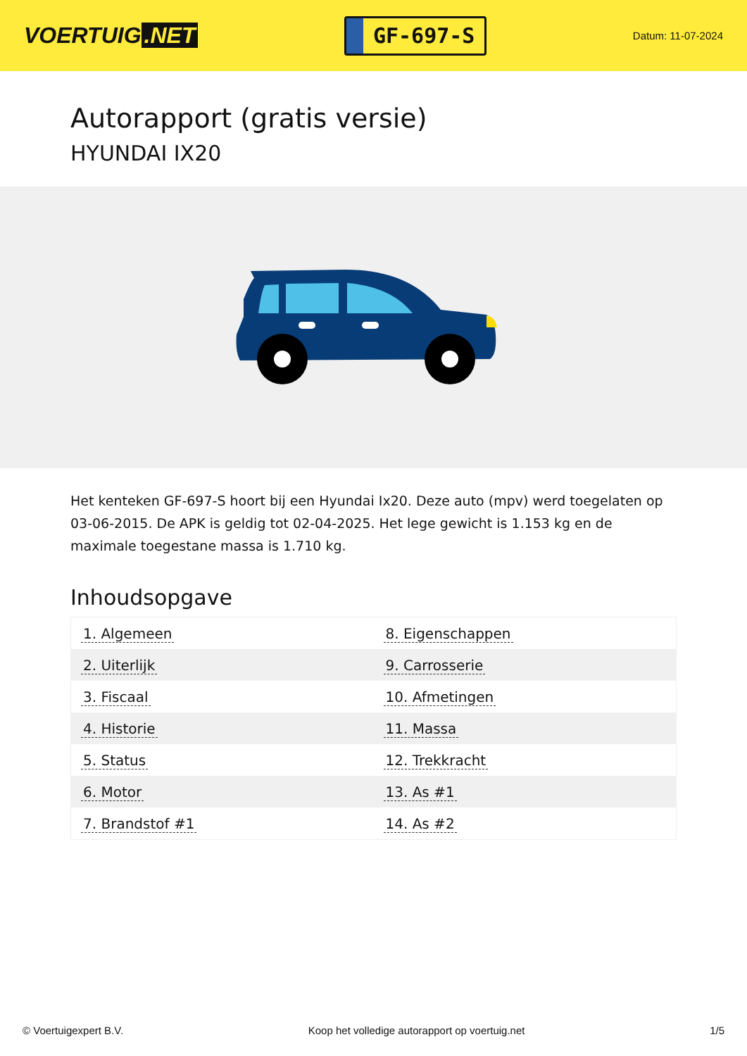VOERTUIG.NET
GF-697-S
Datum: 11-07-2024
Autorapport (gratis versie)
HYUNDAI IX20
Het kenteken GF-697-S hoort bij een Hyundai Ix20. Deze auto (mpv) werd toegelaten op 03-06-2015. De APK is geldig tot 02-04-2025. Het lege gewicht is 1.153 kg en de maximale toegestane massa is 1.710 kg.
Inhoudsopgave
| 1. Algemeen | 8. Eigenschappen |
| 2. Uiterlijk | 9. Carrosserie |
| 3. Fiscaal | 10. Afmetingen |
| 4. Historie | 11. Massa |
| 5. Status | 12. Trekkracht |
| 6. Motor | 13. As #1 |
| 7. Brandstof #1 | 14. As #2 |
© Voertuigexpert B.V. Koop het volledige autorapport op voertuig.net 1/5